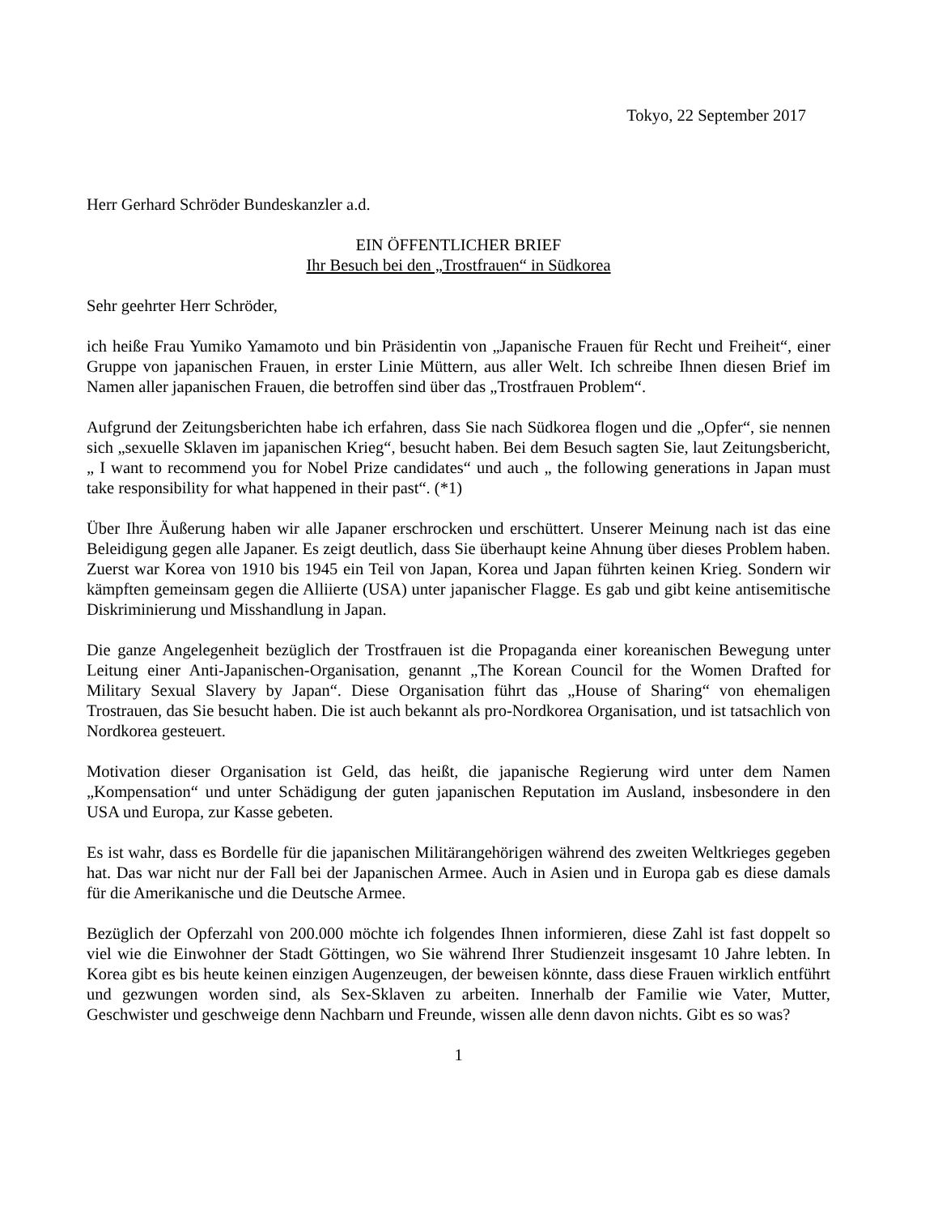Tokyo, 22 September 2017
Herr Gerhard Schröder Bundeskanzler a.d.
EIN ÖFFENTLICHER BRIEF
Ihr Besuch bei den „Trostfrauen“ in Südkorea
Sehr geehrter Herr Schröder,
ich heiße Frau Yumiko Yamamoto und bin Präsidentin von „Japanische Frauen für Recht und Freiheit“, einer Gruppe von japanischen Frauen, in erster Linie Müttern, aus aller Welt. Ich schreibe Ihnen diesen Brief im Namen aller japanischen Frauen, die betroffen sind über das „Trostfrauen Problem“.
Aufgrund der Zeitungsberichten habe ich erfahren, dass Sie nach Südkorea flogen und die „Opfer“, sie nennen sich „sexuelle Sklaven im japanischen Krieg“, besucht haben. Bei dem Besuch sagten Sie, laut Zeitungsbericht, „ I want to recommend you for Nobel Prize candidates“ und auch „ the following generations in Japan must take responsibility for what happened in their past“. (*1)
Über Ihre Äußerung haben wir alle Japaner erschrocken und erschüttert. Unserer Meinung nach ist das eine Beleidigung gegen alle Japaner. Es zeigt deutlich, dass Sie überhaupt keine Ahnung über dieses Problem haben. Zuerst war Korea von 1910 bis 1945 ein Teil von Japan, Korea und Japan führten keinen Krieg. Sondern wir kämpften gemeinsam gegen die Alliierte (USA) unter japanischer Flagge. Es gab und gibt keine antisemitische Diskriminierung und Misshandlung in Japan.
Die ganze Angelegenheit bezüglich der Trostfrauen ist die Propaganda einer koreanischen Bewegung unter Leitung einer Anti-Japanischen-Organisation, genannt „The Korean Council for the Women Drafted for Military Sexual Slavery by Japan“. Diese Organisation führt das „House of Sharing“ von ehemaligen Trostrauen, das Sie besucht haben. Die ist auch bekannt als pro-Nordkorea Organisation, und ist tatsachlich von Nordkorea gesteuert.
Motivation dieser Organisation ist Geld, das heißt, die japanische Regierung wird unter dem Namen „Kompensation“ und unter Schädigung der guten japanischen Reputation im Ausland, insbesondere in den USA und Europa, zur Kasse gebeten.
Es ist wahr, dass es Bordelle für die japanischen Militärangehörigen während des zweiten Weltkrieges gegeben hat. Das war nicht nur der Fall bei der Japanischen Armee. Auch in Asien und in Europa gab es diese damals für die Amerikanische und die Deutsche Armee.
Bezüglich der Opferzahl von 200.000 möchte ich folgendes Ihnen informieren, diese Zahl ist fast doppelt so viel wie die Einwohner der Stadt Göttingen, wo Sie während Ihrer Studienzeit insgesamt 10 Jahre lebten. In Korea gibt es bis heute keinen einzigen Augenzeugen, der beweisen könnte, dass diese Frauen wirklich entführt und gezwungen worden sind, als Sex-Sklaven zu arbeiten. Innerhalb der Familie wie Vater, Mutter, Geschwister und geschweige denn Nachbarn und Freunde, wissen alle denn davon nichts. Gibt es so was?
1